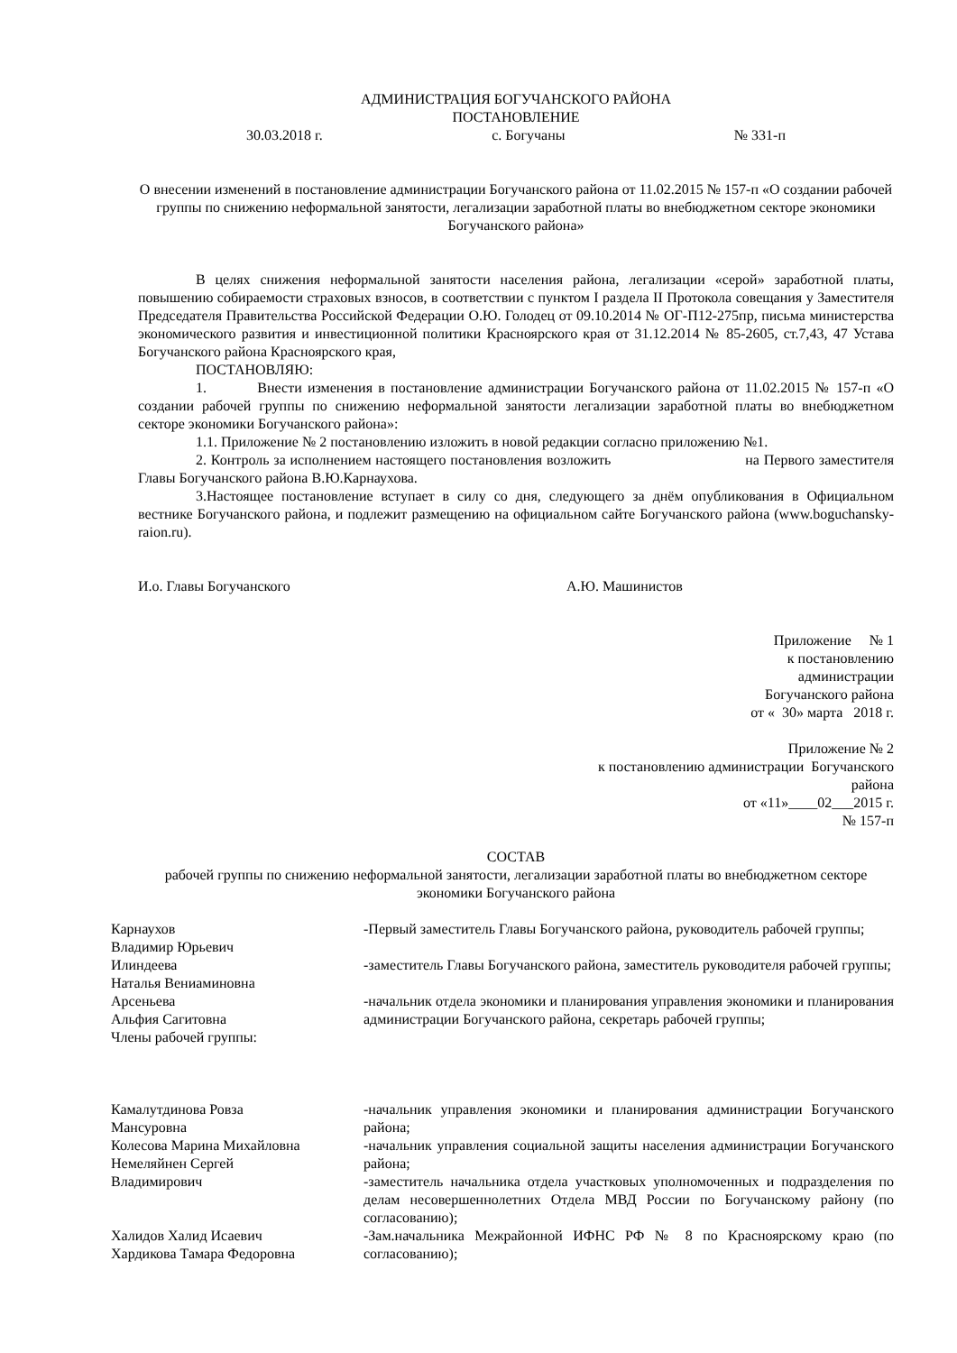АДМИНИСТРАЦИЯ БОГУЧАНСКОГО РАЙОНА
ПОСТАНОВЛЕНИЕ
30.03.2018 г. с. Богучаны № 331-п
О внесении изменений в постановление администрации Богучанского района от 11.02.2015 № 157-п «О создании рабочей группы по снижению неформальной занятости, легализации заработной платы во внебюджетном секторе экономики Богучанского района»
В целях снижения неформальной занятости населения района, легализации «серой» заработной платы, повышению собираемости страховых взносов, в соответствии с пунктом I раздела II Протокола совещания у Заместителя Председателя Правительства Российской Федерации О.Ю. Голодец от 09.10.2014 № ОГ-П12-275пр, письма министерства экономического развития и инвестиционной политики Красноярского края от 31.12.2014 № 85-2605, ст.7,43, 47 Устава Богучанского района Красноярского края,
ПОСТАНОВЛЯЮ:
1. Внести изменения в постановление администрации Богучанского района от 11.02.2015 № 157-п «О создании рабочей группы по снижению неформальной занятости легализации заработной платы во внебюджетном секторе экономики Богучанского района»:
1.1. Приложение № 2 постановлению изложить в новой редакции согласно приложению №1.
2. Контроль за исполнением настоящего постановления возложить на Первого заместителя Главы Богучанского района В.Ю.Карнаухова.
3.Настоящее постановление вступает в силу со дня, следующего за днём опубликования в Официальном вестнике Богучанского района, и подлежит размещению на официальном сайте Богучанского района (www.boguchansky-raion.ru).
И.о. Главы Богучанского А.Ю. Машинистов
Приложение № 1
к постановлению
администрации
Богучанского района
от « 30» марта 2018 г.
Приложение № 2
к постановлению администрации Богучанского
района
от «11»____02___2015 г.
№ 157-п
СОСТАВ
рабочей группы по снижению неформальной занятости, легализации заработной платы во внебюджетном секторе экономики Богучанского района
| Карнаухов Владимир Юрьевич | -Первый заместитель Главы Богучанского района, руководитель рабочей группы; |
| Илиндеева Наталья Вениаминовна | -заместитель Главы Богучанского района, заместитель руководителя рабочей группы; |
| Арсеньева Альфия Сагитовна | -начальник отдела экономики и планирования управления экономики и планирования администрации Богучанского района, секретарь рабочей группы; |
| Члены рабочей группы: | |
| Камалутдинова Ровза Мансуровна | -начальник управления экономики и планирования администрации Богучанского района; |
| Колесова Марина Михайловна Немеляйнен Сергей Владимирович | -начальник управления социальной защиты населения администрации Богучанского района; -заместитель начальника отдела участковых уполномоченных и подразделения по делам несовершеннолетних Отдела МВД России по Богучанскому району (по согласованию); |
| Халидов Халид Исаевич Хардикова Тамара Федоровна | -Зам.начальника Межрайонной ИФНС РФ № 8 по Красноярскому краю (по согласованию); |